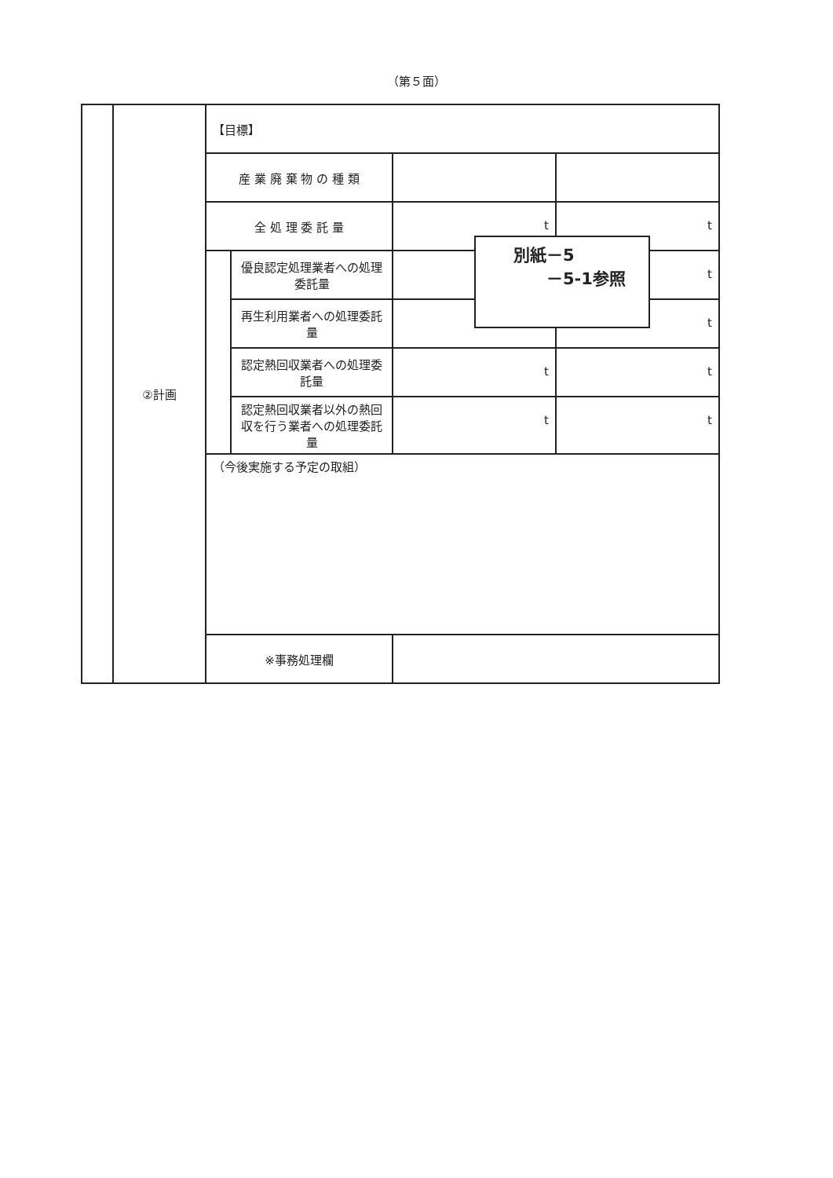（第５面）
| | ②計画 | 【目標】 | | | |
| | | 産 業 廃 棄 物 の 種 類 | | | |
| | | 全 処 理 委 託 量 | | t | t |
| | | | 優良認定処理業者への処理委託量 | | t |
| | | | 再生利用業者への処理委託量 | | t |
| | | | 認定熱回収業者への処理委託量 | t | t |
| | | | 認定熱回収業者以外の熱回収を行う業者への処理委託量 | t | t |
| | | （今後実施する予定の取組） | | | |
| | | ※事務処理欄 | | | |
　　別紙－5
　　　　－5-1参照